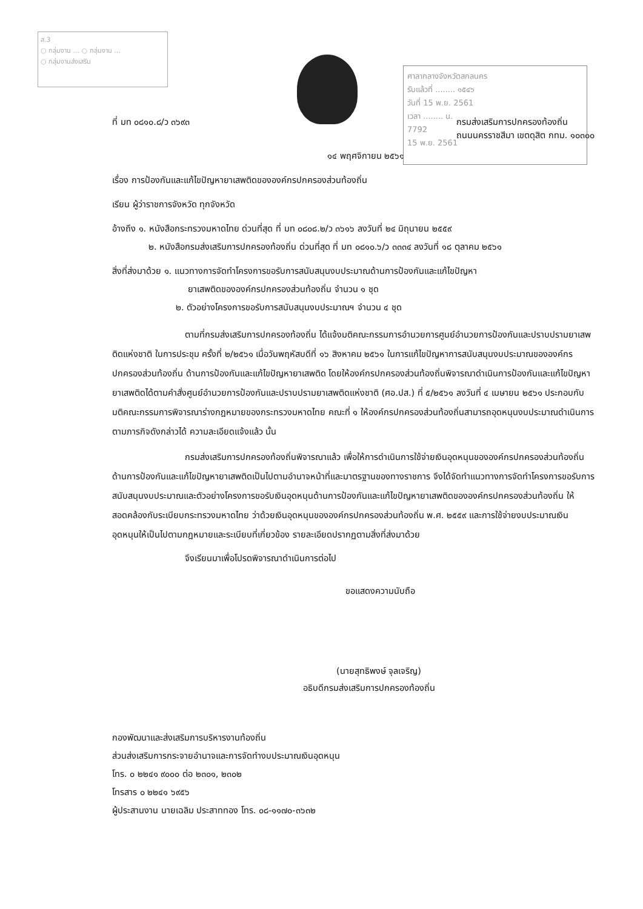ส.3
○ กลุ่มงาน ... ○ กลุ่มงาน ...
○ กลุ่มงานส่งเสริม
ศาลากลางจังหวัดสกลนคร
รับแล้วที่ ........ ๑๕๔๖
วันที่ 15 พ.ย. 2561
เวลา ........ น.
7792
15 พ.ย. 2561
ที่ มท ๐๘๑๐.๘/ว ๓๖๙๓ กรมส่งเสริมการปกครองท้องถิ่น
ถนนนครราชสีมา เขตดุสิต กทม. ๑๐๓๐๐
๑๔ พฤศจิกายน ๒๕๖๑
เรื่อง การป้องกันและแก้ไขปัญหายาเสพติดขององค์กรปกครองส่วนท้องถิ่น
เรียน ผู้ว่าราชการจังหวัด ทุกจังหวัด
อ้างถึง ๑. หนังสือกระทรวงมหาดไทย ด่วนที่สุด ที่ มท ๐๘๐๘.๒/ว ๓๖๑๖ ลงวันที่ ๒๔ มิถุนายน ๒๕๕๙
๒. หนังสือกรมส่งเสริมการปกครองท้องถิ่น ด่วนที่สุด ที่ มท ๐๘๑๐.๖/ว ๓๓๓๔ ลงวันที่ ๑๘ ตุลาคม ๒๕๖๑
สิ่งที่ส่งมาด้วย ๑. แนวทางการจัดทำโครงการขอรับการสนับสนุนงบประมาณด้านการป้องกันและแก้ไขปัญหา
ยาเสพติดขององค์กรปกครองส่วนท้องถิ่น จำนวน ๑ ชุด
๒. ตัวอย่างโครงการขอรับการสนับสนุนงบประมาณฯ จำนวน ๔ ชุด
ตามที่กรมส่งเสริมการปกครองท้องถิ่น ได้แจ้งมติคณะกรรมการอำนวยการศูนย์อำนวยการป้องกันและปราบปรามยาเสพติดแห่งชาติ ในการประชุม ครั้งที่ ๒/๒๕๖๑ เมื่อวันพฤหัสบดีที่ ๑๖ สิงหาคม ๒๕๖๑ ในการแก้ไขปัญหาการสนับสนุนงบประมาณขององค์กรปกครองส่วนท้องถิ่น ด้านการป้องกันและแก้ไขปัญหายาเสพติด โดยให้องค์กรปกครองส่วนท้องถิ่นพิจารณาดำเนินการป้องกันและแก้ไขปัญหายาเสพติดได้ตามคำสั่งศูนย์อำนวยการป้องกันและปราบปรามยาเสพติดแห่งชาติ (ศอ.ปส.) ที่ ๕/๒๕๖๑ ลงวันที่ ๔ เมษายน ๒๕๖๑ ประกอบกับมติคณะกรรมการพิจารณาร่างกฎหมายของกระทรวงมหาดไทย คณะที่ ๑ ให้องค์กรปกครองส่วนท้องถิ่นสามารถอุดหนุนงบประมาณดำเนินการตามภารกิจดังกล่าวได้ ความละเอียดแจ้งแล้ว นั้น
กรมส่งเสริมการปกครองท้องถิ่นพิจารณาแล้ว เพื่อให้การดำเนินการใช้จ่ายเงินอุดหนุนขององค์กรปกครองส่วนท้องถิ่น ด้านการป้องกันและแก้ไขปัญหายาเสพติดเป็นไปตามอำนาจหน้าที่และมาตรฐานของทางราชการ จึงได้จัดทำแนวทางการจัดทำโครงการขอรับการสนับสนุนงบประมาณและตัวอย่างโครงการขอรับเงินอุดหนุนด้านการป้องกันและแก้ไขปัญหายาเสพติดขององค์กรปกครองส่วนท้องถิ่น ให้สอดคล้องกับระเบียบกระทรวงมหาดไทย ว่าด้วยเงินอุดหนุนขององค์กรปกครองส่วนท้องถิ่น พ.ศ. ๒๕๕๙ และการใช้จ่ายงบประมาณเงินอุดหนุนให้เป็นไปตามกฎหมายและระเบียบที่เกี่ยวข้อง รายละเอียดปรากฏตามสิ่งที่ส่งมาด้วย
จึงเรียนมาเพื่อโปรดพิจารณาดำเนินการต่อไป
ขอแสดงความนับถือ
(นายสุทธิพงษ์ จุลเจริญ)
อธิบดีกรมส่งเสริมการปกครองท้องถิ่น
กองพัฒนาและส่งเสริมการบริหารงานท้องถิ่น
ส่วนส่งเสริมการกระจายอำนาจและการจัดทำงบประมาณเงินอุดหนุน
โทร. ๐ ๒๒๔๑ ๙๐๐๐ ต่อ ๒๓๐๑, ๒๓๐๒
โทรสาร ๐ ๒๒๔๑ ๖๙๕๖
ผู้ประสานงาน นายเฉลิม ประสาททอง โทร. ๐๘-๑๑๗๐-๓๖๓๒